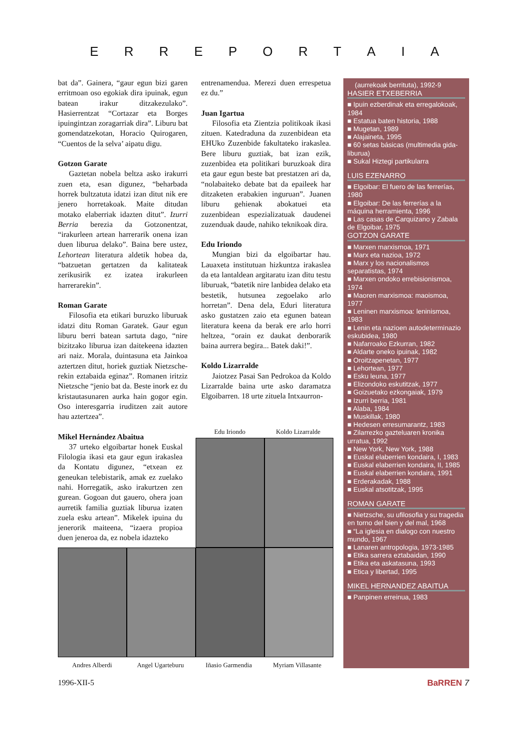ERREPORTAIA
bat da”. Gainera, “gaur egun bizi garen erritmoan oso egokiak dira ipuinak, egun batean irakur ditzakezulako”. Hasierrentzat “Cortazar eta Borges ipuingintzan zoragarriak dira”. Liburu bat gomendatzekotan, Horacio Quirogaren, “Cuentos de la selva’ aipatu digu.
Gotzon Garate
Gaztetan nobela beltza asko irakurri zuen eta, esan digunez, “beharbada horrek bultzatuta idatzi izan ditut nik ere jenero horretakoak. Maite ditudan motako elaberriak idazten ditut”. Izurri Berria berezia da Gotzonentzat, “irakurleen artean harrerarik onena izan duen liburua delako”. Baina bere ustez, Lehortean literatura aldetik hobea da, “batzuetan gertatzen da kalitateak zerikusirik ez izatea irakurleen harrerarekin”.
Roman Garate
Filosofia eta etikari buruzko liburuak idatzi ditu Roman Garatek. Gaur egun liburu berri batean sartuta dago, “nire bizitzako liburua izan daitekeena idazten ari naiz. Morala, duintasuna eta Jainkoa aztertzen ditut, horiek guztiak Nietzsche-rekin eztabaida eginaz”. Romanen iritziz Nietzsche “jenio bat da. Beste inork ez du kristautasunaren aurka hain gogor egin. Oso interesgarria iruditzen zait autore hau aztertzea”.
Mikel Hernández Abaitua
37 urteko elgoibartar honek Euskal Filologia ikasi eta gaur egun irakaslea da Kontatu digunez, “etxean ez geneukan telebistarik, amak ez zuelako nahi. Horregatik, asko irakurtzen zen gurean. Gogoan dut gauero, ohera joan aurretik familia guztiak liburua izaten zuela esku artean”. Mikelek ipuina du jenerorik maiteena, “izaera propioa duen jeneroa da, ez nobela idazteko
entrenamendua. Merezi duen errespetua ez du.”
Juan Igartua
Filosofia eta Zientzia politikoak ikasi zituen. Katedraduna da zuzenbidean eta EHUko Zuzenbide fakultateko irakaslea. Bere liburu guztiak, bat izan ezik, zuzenbidea eta politikari buruzkoak dira eta gaur egun beste bat prestatzen ari da, “nolabaiteko debate bat da epaileek har ditzaketen erabakien inguruan”. Juanen liburu gehienak abokatuei eta zuzenbidean espezializatuak daudenei zuzenduak daude, nahiko teknikoak dira.
Edu Iriondo
Mungian bizi da elgoibartar hau. Lauaxeta institutuan hizkuntza irakaslea da eta lantaldean argitaratu izan ditu testu liburuak, “batetik nire lanbidea delako eta bestetik, hutsunea zegoelako arlo horretan”. Dena dela, Eduri literatura asko gustatzen zaio eta egunen batean literatura keena da berak ere arlo horri heltzea, “orain ez daukat denborarik baina aurrera begira... Batek daki!”.
Koldo Lizarralde
Jaiotzez Pasai San Pedrokoa da Koldo Lizarralde baina urte asko daramatza Elgoibarren. 18 urte zituela Intxaurron-
Edu Iriondo Koldo Lizarralde
Andres Alberdi Angel Ugarteburu Iñasio Garmendia Myriam Villasante
(aurrekoak berrituta), 1992-9
HASIER ETXEBERRIA
■ Ipuin ezberdinak eta erregalokoak, 1984
■ Estatua baten historia, 1988
■ Mugetan, 1989
■ Alajaineta, 1995
■ 60 setas básicas (multimedia gida-liburua)
■ Sukal Hiztegi partikularra
LUIS EZENARRO
■ Elgoibar: El fuero de las ferrerías, 1980
■ Elgoibar: De las ferrerías a la máquina herramienta, 1996
■ Las casas de Carquizano y Zabala de Elgoibar, 1975
GOTZON GARATE
■ Marxen marxismoa, 1971
■ Marx eta nazioa, 1972
■ Marx y los nacionalismos separatistas, 1974
■ Marxen ondoko errebisionismoa, 1974
■ Maoren marxismoa: maoismoa, 1977
■ Leninen marxismoa: leninismoa, 1983
■ Lenin eta nazioen autodeterminazio eskubidea, 1980
■ Nafarroako Ezkurran, 1982
■ Aldarte oneko ipuinak, 1982
■ Oroitzapenetan, 1977
■ Lehortean, 1977
■ Esku leuna, 1977
■ Elizondoko eskutitzak, 1977
■ Goizuetako ezkongaiak, 1979
■ Izurri berria, 1981
■ Alaba, 1984
■ Muskillak, 1980
■ Hedesen erresumarantz, 1983
■ Zilarrezko gazteluaren kronika urratua, 1992
■ New York, New York, 1988
■ Euskal elaberrien kondaira, I, 1983
■ Euskal elaberrien kondaira, II, 1985
■ Euskal elaberrien kondaira, 1991
■ Erderakadak, 1988
■ Euskal atsotitzak, 1995
ROMAN GARATE
■ Nietzsche, su ufilosofia y su tragedia en torno del bien y del mal, 1968
■ “La iglesia en dialogo con nuestro mundo, 1967
■ Lanaren antropologia, 1973-1985
■ Etika sarrera eztabaidan, 1990
■ Etika eta askatasuna, 1993
■ Etica y libertad, 1995
MIKEL HERNANDEZ ABAITUA
■ Panpinen erreinua, 1983
1996-XII-5 BaRREN 7